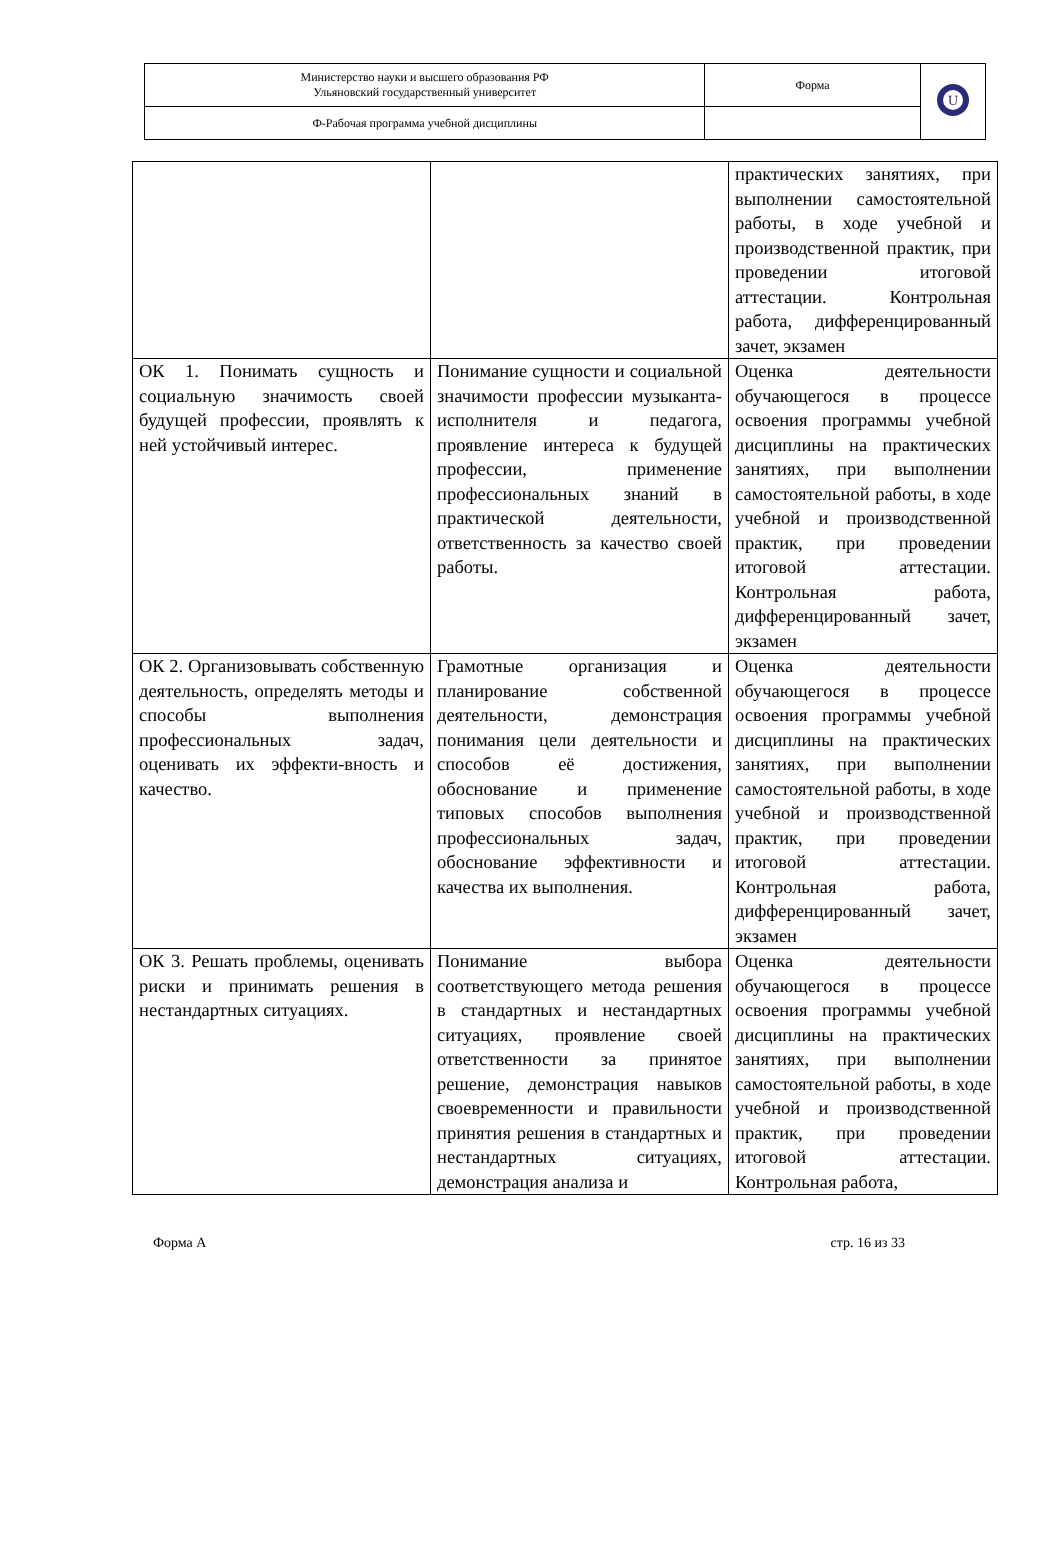| Министерство науки и высшего образования РФ Ульяновский государственный университет | Форма | U |
| Ф-Рабочая программа учебной дисциплины | | |
| | | практических занятиях, при выполнении самостоятельной работы, в ходе учебной и производственной практик, при проведении итоговой аттестации. Контрольная работа, дифференцированный зачет, экзамен |
| ОК 1. Понимать сущность и социальную значимость своей будущей профессии, проявлять к ней устойчивый интерес. | Понимание сущности и социальной значимости профессии музыканта-исполнителя и педагога, проявление интереса к будущей профессии, применение профессиональных знаний в практической деятельности, ответственность за качество своей работы. | Оценка деятельности обучающегося в процессе освоения программы учебной дисциплины на практических занятиях, при выполнении самостоятельной работы, в ходе учебной и производственной практик, при проведении итоговой аттестации. Контрольная работа, дифференцированный зачет, экзамен |
| ОК 2. Организовывать собственную деятельность, определять методы и способы выполнения профессиональных задач, оценивать их эффекти-вность и качество. | Грамотные организация и планирование собственной деятельности, демонстрация понимания цели деятельности и способов её достижения, обоснование и применение типовых способов выполнения профессиональных задач, обоснование эффективности и качества их выполнения. | Оценка деятельности обучающегося в процессе освоения программы учебной дисциплины на практических занятиях, при выполнении самостоятельной работы, в ходе учебной и производственной практик, при проведении итоговой аттестации. Контрольная работа, дифференцированный зачет, экзамен |
| ОК 3. Решать проблемы, оценивать риски и принимать решения в нестандартных ситуациях. | Понимание выбора соответствующего метода решения в стандартных и нестандартных ситуациях, проявление своей ответственности за принятое решение, демонстрация навыков своевременности и правильности принятия решения в стандартных и нестандартных ситуациях, демонстрация анализа и | Оценка деятельности обучающегося в процессе освоения программы учебной дисциплины на практических занятиях, при выполнении самостоятельной работы, в ходе учебной и производственной практик, при проведении итоговой аттестации. Контрольная работа, |
Форма А стр. 16 из 33